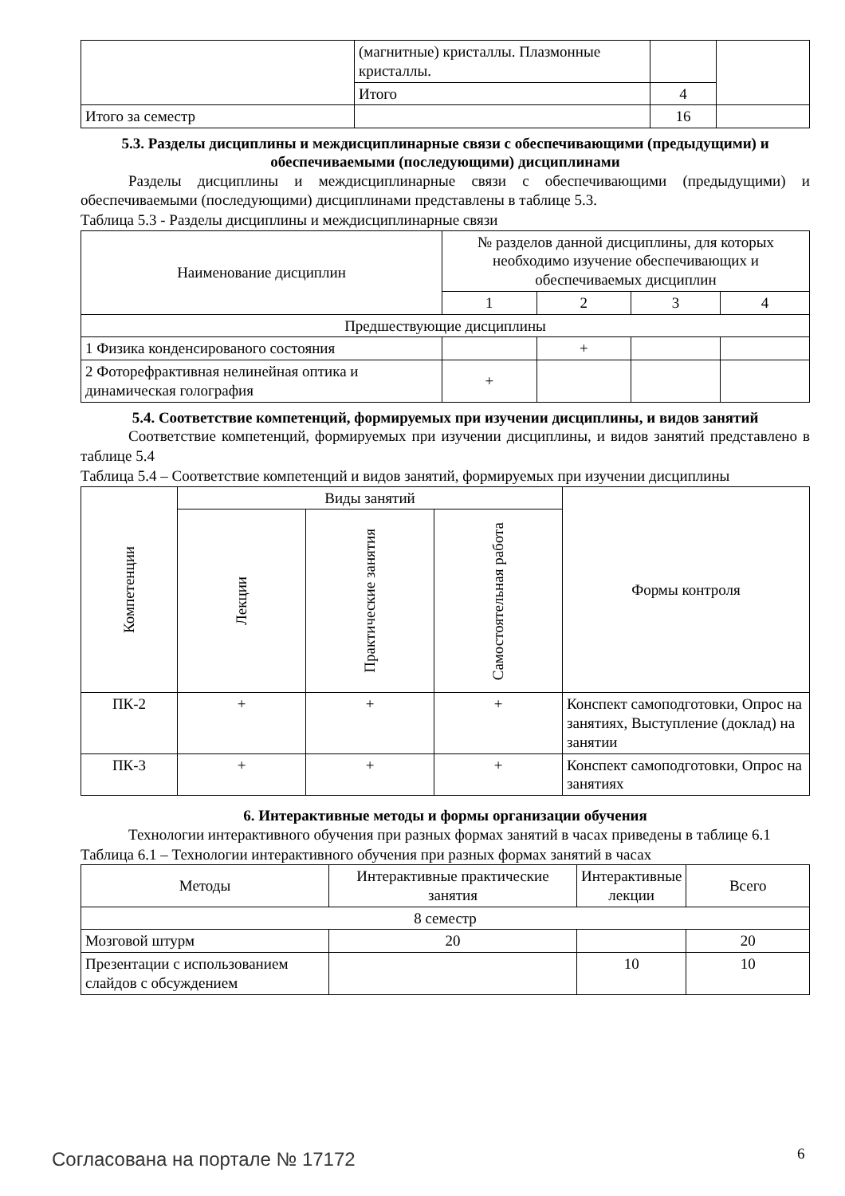| | (магнитные) кристаллы. Плазмонные кристаллы. | | |
| | Итого | 4 | |
| Итого за семестр | | 16 | |
5.3. Разделы дисциплины и междисциплинарные связи с обеспечивающими (предыдущими) и обеспечиваемыми (последующими) дисциплинами
Разделы дисциплины и междисциплинарные связи с обеспечивающими (предыдущими) и обеспечиваемыми (последующими) дисциплинами представлены в таблице 5.3.
Таблица 5.3 - Разделы дисциплины и междисциплинарные связи
| Наименование дисциплин | № разделов данной дисциплины, для которых необходимо изучение обеспечивающих и обеспечиваемых дисциплин | | | |
| --- | --- | --- | --- | --- |
| | 1 | 2 | 3 | 4 |
| Предшествующие дисциплины | | | | |
| 1 Физика конденсированого состояния | | + | | |
| 2 Фоторефрактивная нелинейная оптика и динамическая голография | + | | | |
5.4. Соответствие компетенций, формируемых при изучении дисциплины, и видов занятий
Соответствие компетенций, формируемых при изучении дисциплины, и видов занятий представлено в таблице 5.4
Таблица 5.4 – Соответствие компетенций и видов занятий, формируемых при изучении дисциплины
| Компетенции | Виды занятий | | | Формы контроля |
| --- | --- | --- | --- | --- |
| | Лекции | Практические занятия | Самостоятельная работа | |
| ПК-2 | + | + | + | Конспект самоподготовки, Опрос на занятиях, Выступление (доклад) на занятии |
| ПК-3 | + | + | + | Конспект самоподготовки, Опрос на занятиях |
6. Интерактивные методы и формы организации обучения
Технологии интерактивного обучения при разных формах занятий в часах приведены в таблице 6.1
Таблица 6.1 – Технологии интерактивного обучения при разных формах занятий в часах
| Методы | Интерактивные практические занятия | Интерактивные лекции | Всего |
| --- | --- | --- | --- |
| 8 семестр | | | |
| Мозговой штурм | 20 | | 20 |
| Презентации с использованием слайдов с обсуждением | | 10 | 10 |
Согласована на портале № 17172 6